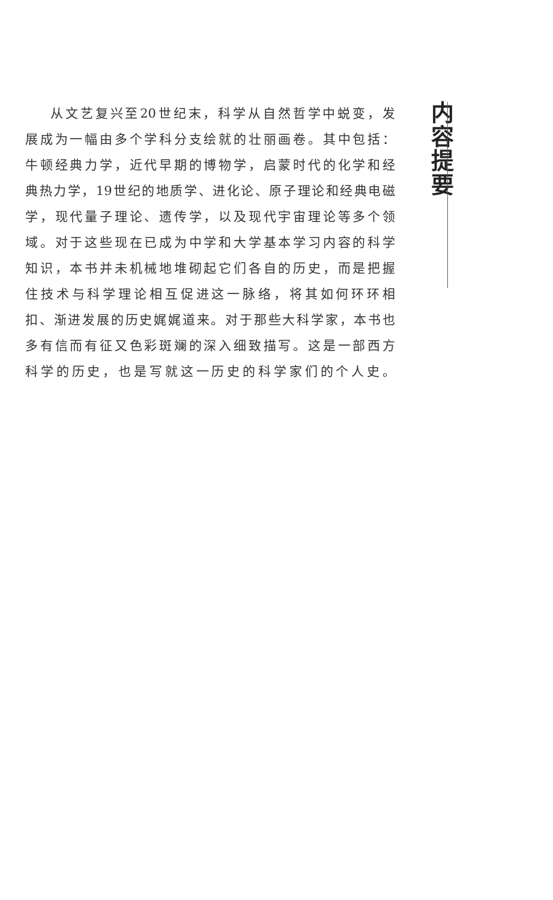内容提要
从文艺复兴至20世纪末，科学从自然哲学中蜕变，发
展成为一幅由多个学科分支绘就的壮丽画卷。其中包括：
牛顿经典力学，近代早期的博物学，启蒙时代的化学和经
典热力学，19世纪的地质学、进化论、原子理论和经典电磁
学，现代量子理论、遗传学，以及现代宇宙理论等多个领
域。对于这些现在已成为中学和大学基本学习内容的科学
知识，本书并未机械地堆砌起它们各自的历史，而是把握
住技术与科学理论相互促进这一脉络，将其如何环环相
扣、渐进发展的历史娓娓道来。对于那些大科学家，本书也
多有信而有征又色彩斑斓的深入细致描写。这是一部西方
科学的历史，也是写就这一历史的科学家们的个人史。